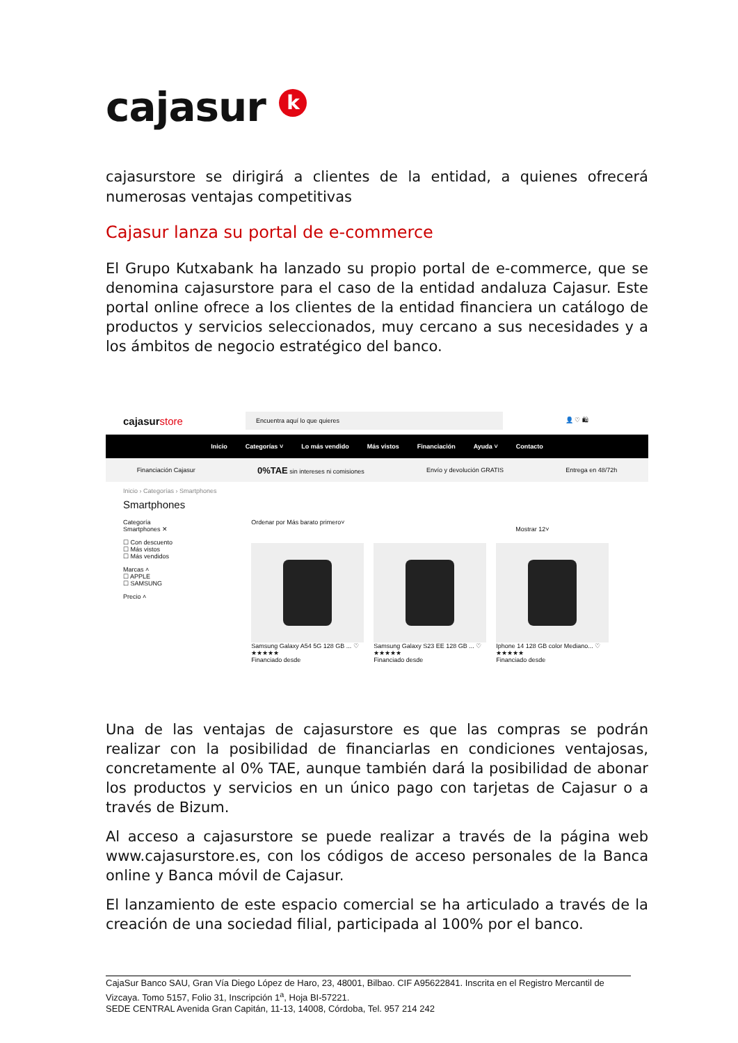cajasur k
cajasurstore se dirigirá a clientes de la entidad, a quienes ofrecerá numerosas ventajas competitivas
Cajasur lanza su portal de e-commerce
El Grupo Kutxabank ha lanzado su propio portal de e-commerce, que se denomina cajasurstore para el caso de la entidad andaluza Cajasur. Este portal online ofrece a los clientes de la entidad financiera un catálogo de productos y servicios seleccionados, muy cercano a sus necesidades y a los ámbitos de negocio estratégico del banco.
cajasurstore
Encuentra aquí lo que quieres
👤 ♡ 🛍
Inicio Categorías ˅ Lo más vendido Más vistos Financiación Ayuda ˅ Contacto
Financiación Cajasur 0%TAE sin intereses ni comisiones Envío y devolución GRATIS Entrega en 48/72h
Inicio › Categorías › Smartphones
Smartphones
Categoría
Smartphones ✕
☐ Con descuento
☐ Más vistos
☐ Más vendidos
Marcas ˄
☐ APPLE
☐ SAMSUNG
Precio ˄
Ordenar por Más barato primero˅ Mostrar 12˅
Samsung Galaxy A54 5G 128 GB ... ♡
★★★★★
Financiado desde
Samsung Galaxy S23 EE 128 GB ... ♡
★★★★★
Financiado desde
Iphone 14 128 GB color Mediano... ♡
★★★★★
Financiado desde
Una de las ventajas de cajasurstore es que las compras se podrán realizar con la posibilidad de financiarlas en condiciones ventajosas, concretamente al 0% TAE, aunque también dará la posibilidad de abonar los productos y servicios en un único pago con tarjetas de Cajasur o a través de Bizum.
Al acceso a cajasurstore se puede realizar a través de la página web www.cajasurstore.es, con los códigos de acceso personales de la Banca online y Banca móvil de Cajasur.
El lanzamiento de este espacio comercial se ha articulado a través de la creación de una sociedad filial, participada al 100% por el banco.
CajaSur Banco SAU, Gran Vía Diego López de Haro, 23, 48001, Bilbao. CIF A95622841. Inscrita en el Registro Mercantil de Vizcaya. Tomo 5157, Folio 31, Inscripción 1<sup>a</sup>, Hoja BI-57221.
SEDE CENTRAL Avenida Gran Capitán, 11-13, 14008, Córdoba, Tel. 957 214 242